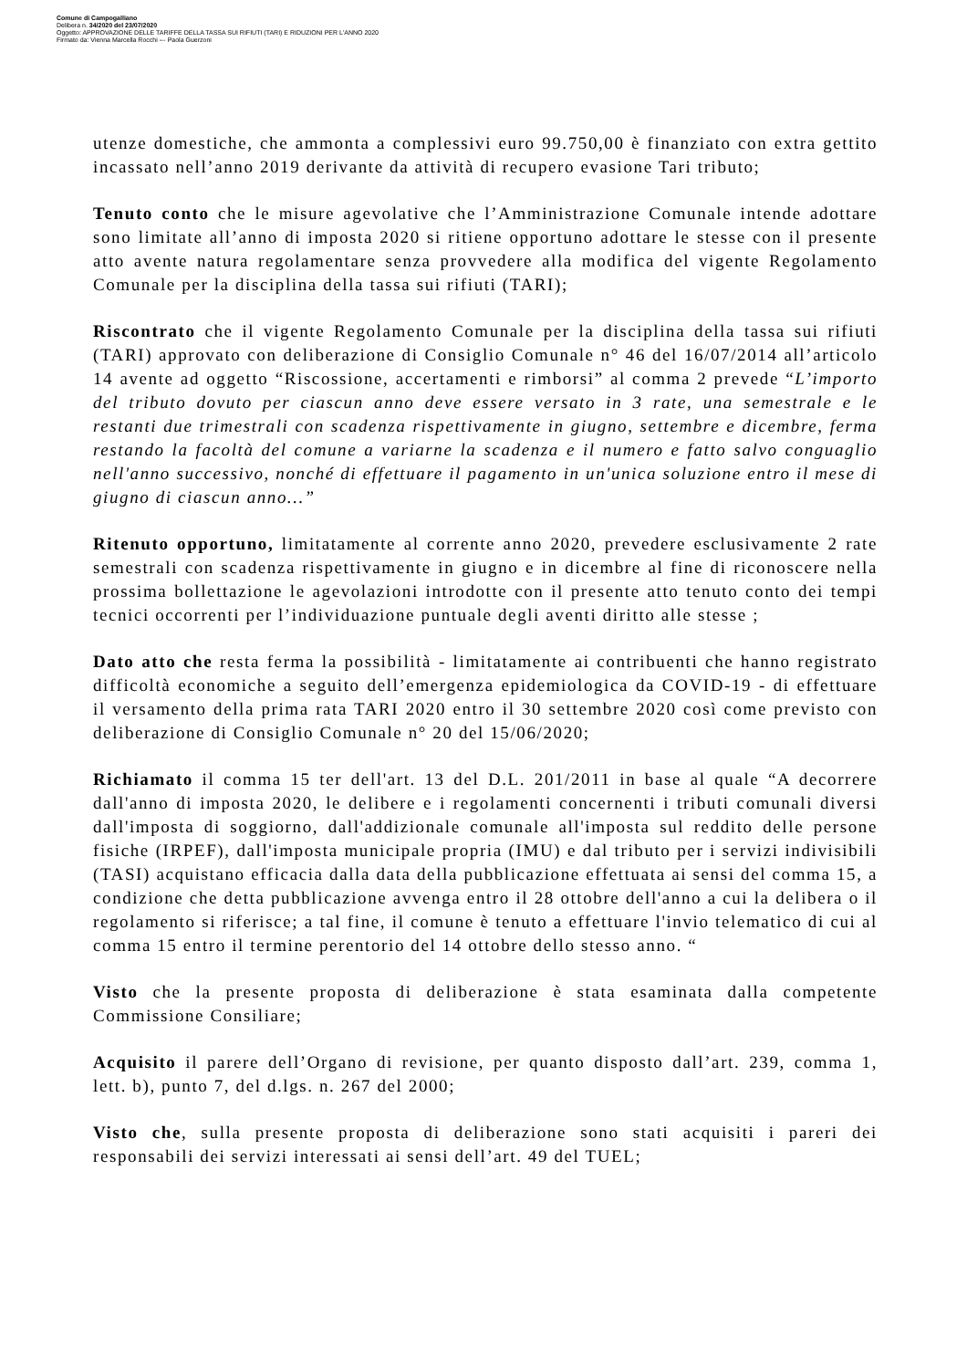Comune di Campogalliano
Delibera n. 34/2020 del 23/07/2020
Oggetto: APPROVAZIONE DELLE TARIFFE DELLA TASSA SUI RIFIUTI (TARI) E RIDUZIONI PER L'ANNO 2020
Firmato da: Vienna Marcella Rocchi --- Paola Guerzoni
utenze domestiche, che ammonta a complessivi euro 99.750,00 è finanziato con extra gettito incassato nell’anno 2019 derivante da attività di recupero evasione Tari tributo;
Tenuto conto che le misure agevolative che l’Amministrazione Comunale intende adottare sono limitate all’anno di imposta 2020 si ritiene opportuno adottare le stesse con il presente atto avente natura regolamentare senza provvedere alla modifica del vigente Regolamento Comunale per la disciplina della tassa sui rifiuti (TARI);
Riscontrato che il vigente Regolamento Comunale per la disciplina della tassa sui rifiuti (TARI) approvato con deliberazione di Consiglio Comunale n° 46 del 16/07/2014 all’articolo 14 avente ad oggetto “Riscossione, accertamenti e rimborsi” al comma 2 prevede “L’importo del tributo dovuto per ciascun anno deve essere versato in 3 rate, una semestrale e le restanti due trimestrali con scadenza rispettivamente in giugno, settembre e dicembre, ferma restando la facoltà del comune a variarne la scadenza e il numero e fatto salvo conguaglio nell'anno successivo, nonché di effettuare il pagamento in un'unica soluzione entro il mese di giugno di ciascun anno…”
Ritenuto opportuno, limitatamente al corrente anno 2020, prevedere esclusivamente 2 rate semestrali con scadenza rispettivamente in giugno e in dicembre al fine di riconoscere nella prossima bollettazione le agevolazioni introdotte con il presente atto tenuto conto dei tempi tecnici occorrenti per l’individuazione puntuale degli aventi diritto alle stesse ;
Dato atto che resta ferma la possibilità - limitatamente ai contribuenti che hanno registrato difficoltà economiche a seguito dell’emergenza epidemiologica da COVID-19 - di effettuare il versamento della prima rata TARI 2020 entro il 30 settembre 2020 così come previsto con deliberazione di Consiglio Comunale n° 20 del 15/06/2020;
Richiamato il comma 15 ter dell'art. 13 del D.L. 201/2011 in base al quale “A decorrere dall'anno di imposta 2020, le delibere e i regolamenti concernenti i tributi comunali diversi dall'imposta di soggiorno, dall'addizionale comunale all'imposta sul reddito delle persone fisiche (IRPEF), dall'imposta municipale propria (IMU) e dal tributo per i servizi indivisibili (TASI) acquistano efficacia dalla data della pubblicazione effettuata ai sensi del comma 15, a condizione che detta pubblicazione avvenga entro il 28 ottobre dell'anno a cui la delibera o il regolamento si riferisce; a tal fine, il comune è tenuto a effettuare l'invio telematico di cui al comma 15 entro il termine perentorio del 14 ottobre dello stesso anno. “
Visto che la presente proposta di deliberazione è stata esaminata dalla competente Commissione Consiliare;
Acquisito il parere dell’Organo di revisione, per quanto disposto dall’art. 239, comma 1, lett. b), punto 7, del d.lgs. n. 267 del 2000;
Visto che, sulla presente proposta di deliberazione sono stati acquisiti i pareri dei responsabili dei servizi interessati ai sensi dell’art. 49 del TUEL;